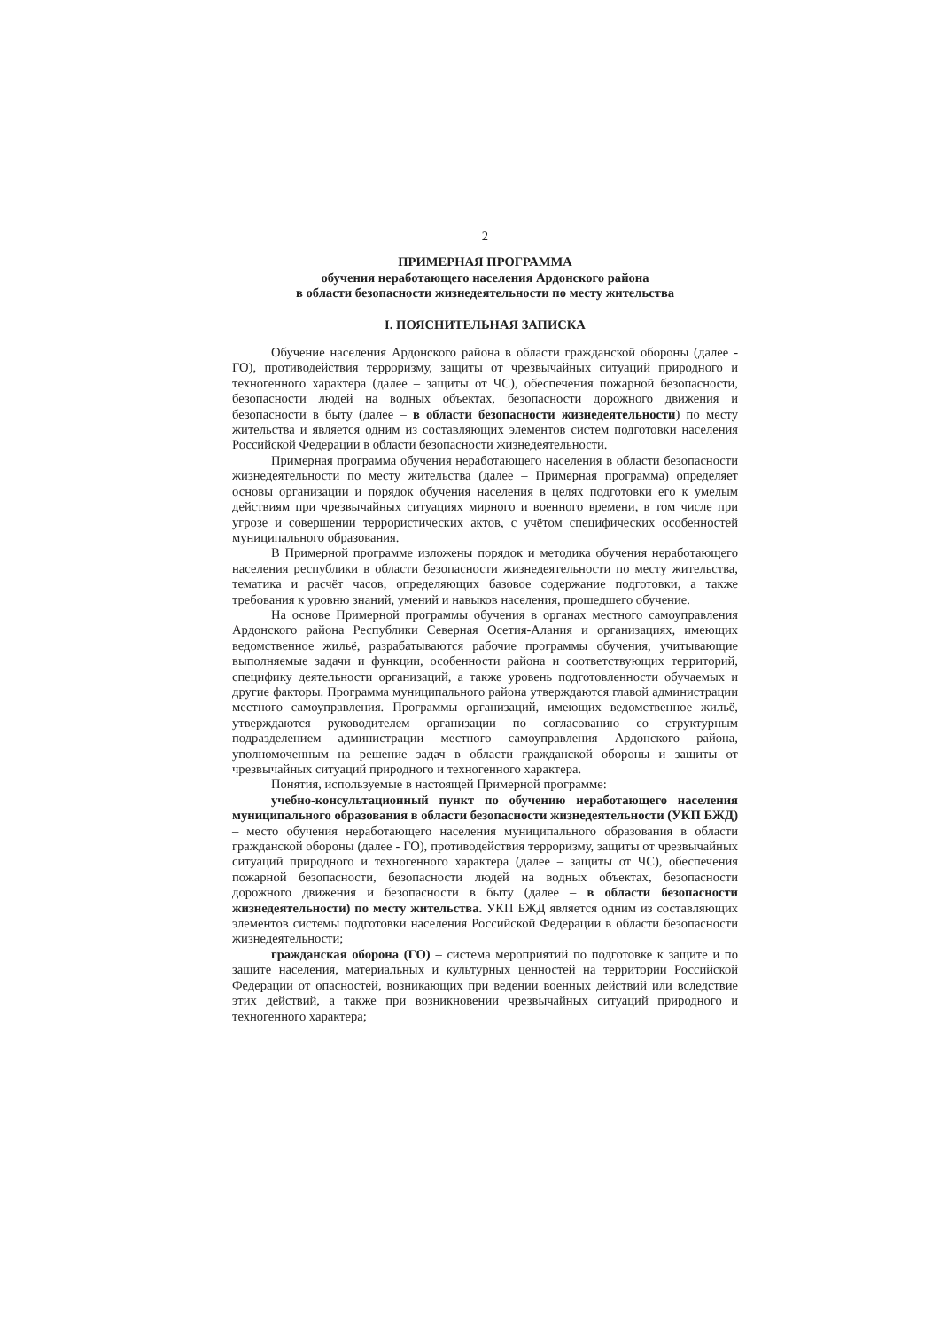2
ПРИМЕРНАЯ ПРОГРАММА
обучения неработающего населения Ардонского района
в области безопасности жизнедеятельности по месту жительства
I. ПОЯСНИТЕЛЬНАЯ ЗАПИСКА
Обучение населения Ардонского района в области гражданской обороны (далее - ГО), противодействия терроризму, защиты от чрезвычайных ситуаций природного и техногенного характера (далее – защиты от ЧС), обеспечения пожарной безопасности, безопасности людей на водных объектах, безопасности дорожного движения и безопасности в быту (далее – в области безопасности жизнедеятельности) по месту жительства и является одним из составляющих элементов систем подготовки населения Российской Федерации в области безопасности жизнедеятельности.
Примерная программа обучения неработающего населения в области безопасности жизнедеятельности по месту жительства (далее – Примерная программа) определяет основы организации и порядок обучения населения в целях подготовки его к умелым действиям при чрезвычайных ситуациях мирного и военного времени, в том числе при угрозе и совершении террористических актов, с учётом специфических особенностей муниципального образования.
В Примерной программе изложены порядок и методика обучения неработающего населения республики в области безопасности жизнедеятельности по месту жительства, тематика и расчёт часов, определяющих базовое содержание подготовки, а также требования к уровню знаний, умений и навыков населения, прошедшего обучение.
На основе Примерной программы обучения в органах местного самоуправления Ардонского района Республики Северная Осетия-Алания и организациях, имеющих ведомственное жильё, разрабатываются рабочие программы обучения, учитывающие выполняемые задачи и функции, особенности района и соответствующих территорий, специфику деятельности организаций, а также уровень подготовленности обучаемых и другие факторы. Программа муниципального района утверждаются главой администрации местного самоуправления. Программы организаций, имеющих ведомственное жильё, утверждаются руководителем организации по согласованию со структурным подразделением администрации местного самоуправления Ардонского района, уполномоченным на решение задач в области гражданской обороны и защиты от чрезвычайных ситуаций природного и техногенного характера.
Понятия, используемые в настоящей Примерной программе:
учебно-консультационный пункт по обучению неработающего населения муниципального образования в области безопасности жизнедеятельности (УКП БЖД) – место обучения неработающего населения муниципального образования в области гражданской обороны (далее - ГО), противодействия терроризму, защиты от чрезвычайных ситуаций природного и техногенного характера (далее – защиты от ЧС), обеспечения пожарной безопасности, безопасности людей на водных объектах, безопасности дорожного движения и безопасности в быту (далее – в области безопасности жизнедеятельности) по месту жительства. УКП БЖД является одним из составляющих элементов системы подготовки населения Российской Федерации в области безопасности жизнедеятельности;
гражданская оборона (ГО) – система мероприятий по подготовке к защите и по защите населения, материальных и культурных ценностей на территории Российской Федерации от опасностей, возникающих при ведении военных действий или вследствие этих действий, а также при возникновении чрезвычайных ситуаций природного и техногенного характера;